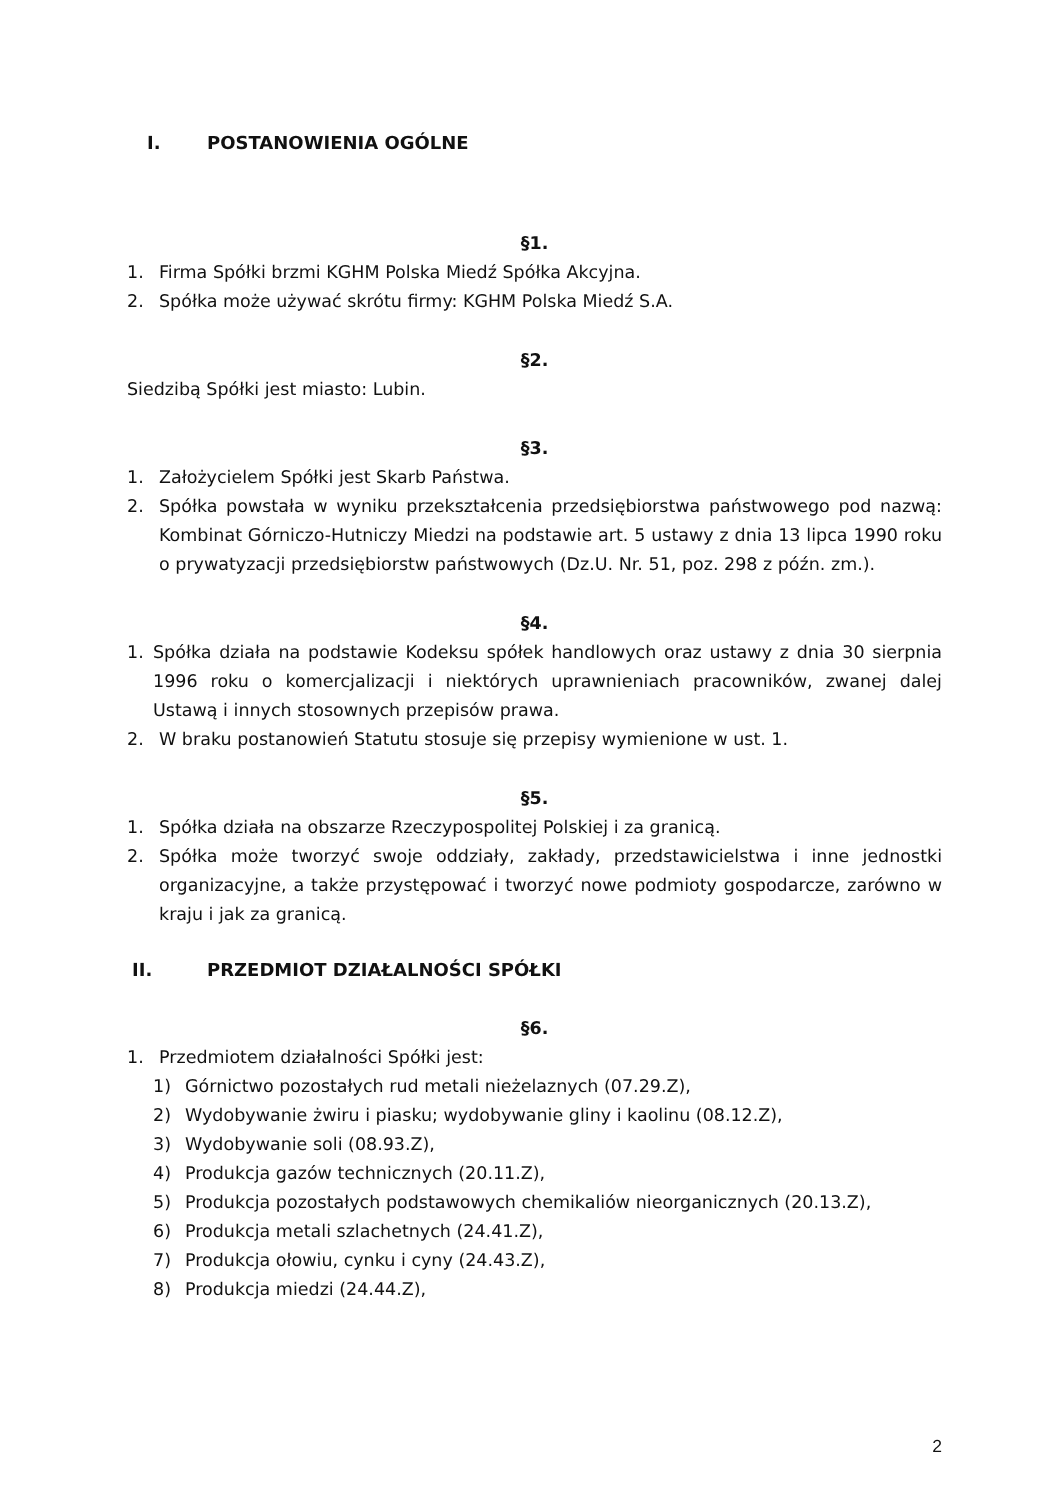I. POSTANOWIENIA OGÓLNE
§1.
1. Firma Spółki brzmi KGHM Polska Miedź Spółka Akcyjna.
2. Spółka może używać skrótu firmy: KGHM Polska Miedź S.A.
§2.
Siedzibą Spółki jest miasto: Lubin.
§3.
1. Założycielem Spółki jest Skarb Państwa.
2. Spółka powstała w wyniku przekształcenia przedsiębiorstwa państwowego pod nazwą: Kombinat Górniczo-Hutniczy Miedzi na podstawie art. 5 ustawy z dnia 13 lipca 1990 roku o prywatyzacji przedsiębiorstw państwowych (Dz.U. Nr. 51, poz. 298 z późn. zm.).
§4.
1. Spółka działa na podstawie Kodeksu spółek handlowych oraz ustawy z dnia 30 sierpnia 1996 roku o komercjalizacji i niektórych uprawnieniach pracowników, zwanej dalej Ustawą i innych stosownych przepisów prawa.
2. W braku postanowień Statutu stosuje się przepisy wymienione w ust. 1.
§5.
1. Spółka działa na obszarze Rzeczypospolitej Polskiej i za granicą.
2. Spółka może tworzyć swoje oddziały, zakłady, przedstawicielstwa i inne jednostki organizacyjne, a także przystępować i tworzyć nowe podmioty gospodarcze, zarówno w kraju i jak za granicą.
II. PRZEDMIOT DZIAŁALNOŚCI SPÓŁKI
§6.
1. Przedmiotem działalności Spółki jest:
1) Górnictwo pozostałych rud metali nieżelaznych (07.29.Z),
2) Wydobywanie żwiru i piasku; wydobywanie gliny i kaolinu (08.12.Z),
3) Wydobywanie soli (08.93.Z),
4) Produkcja gazów technicznych (20.11.Z),
5) Produkcja pozostałych podstawowych chemikaliów nieorganicznych (20.13.Z),
6) Produkcja metali szlachetnych (24.41.Z),
7) Produkcja ołowiu, cynku i cyny (24.43.Z),
8) Produkcja miedzi (24.44.Z),
2